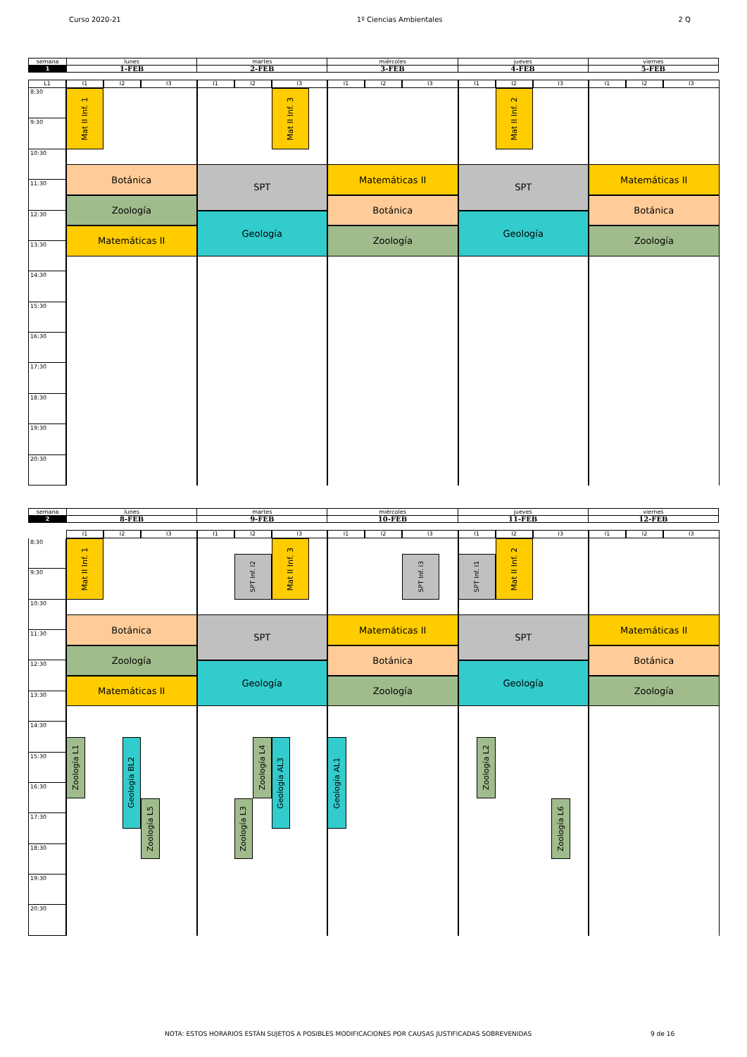Curso 2020-21 1º Ciencias Ambientales 2 Q
| semana | lunes | martes | miércoles | jueves | viernes |
| 1 | 1-FEB | 2-FEB | 3-FEB | 4-FEB | 5-FEB |
I1
I2
I3
I1
I2
I3
I1
I2
I3
I1
I2
I3
I1
I2
I3
8:30
9:30
10:30
11:30
12:30
13:30
14:30
15:30
16:30
17:30
18:30
19:30
20:30
Mat II Inf. 1
Botánica
Zoología
Matemáticas II
Mat II Inf. 3
SPT
Geología
Matemáticas II
Botánica
Zoología
Mat II Inf. 2
SPT
Geología
Matemáticas II
Botánica
Zoología
L1
| semana | lunes | martes | miércoles | jueves | viernes |
| 2 | 8-FEB | 9-FEB | 10-FEB | 11-FEB | 12-FEB |
I1
I2
I3
I1
I2
I3
I1
I2
I3
I1
I2
I3
I1
I2
I3
8:30
9:30
10:30
11:30
12:30
13:30
14:30
15:30
16:30
17:30
18:30
19:30
20:30
Mat II Inf. 1
Botánica
Zoología
Matemáticas II
Zoología L1
Geología BL2
Zoología L5
SPT Inf. I2
Mat II Inf. 3
SPT
Geología
Zoología L4
Geología AL3
Zoología L3
SPT Inf. I3
Matemáticas II
Botánica
Zoología
Geología AL1
SPT Inf. I1
Mat II Inf. 2
SPT
Geología
Zoología L2
Zoología L6
Matemáticas II
Botánica
Zoología
NOTA: ESTOS HORARIOS ESTÁN SUJETOS A POSIBLES MODIFICACIONES POR CAUSAS JUSTIFICADAS SOBREVENIDAS
9 de 16